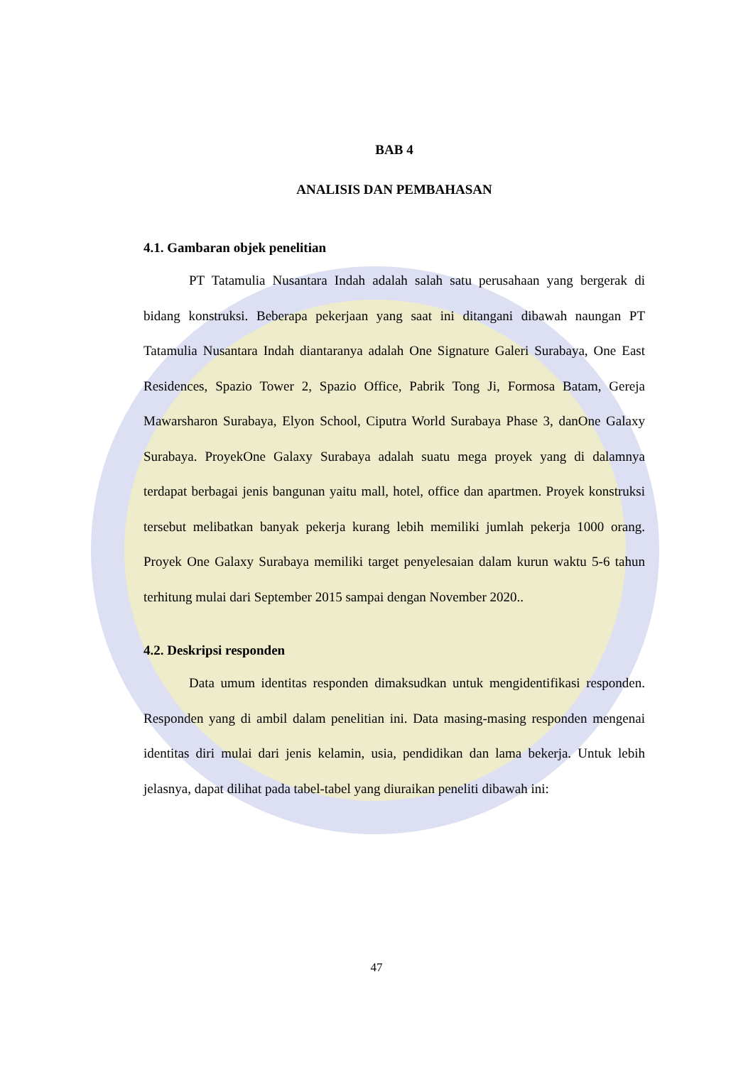BAB 4
ANALISIS DAN PEMBAHASAN
4.1. Gambaran objek penelitian
PT Tatamulia Nusantara Indah adalah salah satu perusahaan yang bergerak di bidang konstruksi. Beberapa pekerjaan yang saat ini ditangani dibawah naungan PT Tatamulia Nusantara Indah diantaranya adalah One Signature Galeri Surabaya, One East Residences, Spazio Tower 2, Spazio Office, Pabrik Tong Ji, Formosa Batam, Gereja Mawarsharon Surabaya, Elyon School, Ciputra World Surabaya Phase 3, danOne Galaxy Surabaya. ProyekOne Galaxy Surabaya adalah suatu mega proyek yang di dalamnya terdapat berbagai jenis bangunan yaitu mall, hotel, office dan apartmen. Proyek konstruksi tersebut melibatkan banyak pekerja kurang lebih memiliki jumlah pekerja 1000 orang. Proyek One Galaxy Surabaya memiliki target penyelesaian dalam kurun waktu 5-6 tahun terhitung mulai dari September 2015 sampai dengan November 2020..
4.2. Deskripsi responden
Data umum identitas responden dimaksudkan untuk mengidentifikasi responden. Responden yang di ambil dalam penelitian ini. Data masing-masing responden mengenai identitas diri mulai dari jenis kelamin, usia, pendidikan dan lama bekerja. Untuk lebih jelasnya, dapat dilihat pada tabel-tabel yang diuraikan peneliti dibawah ini:
47